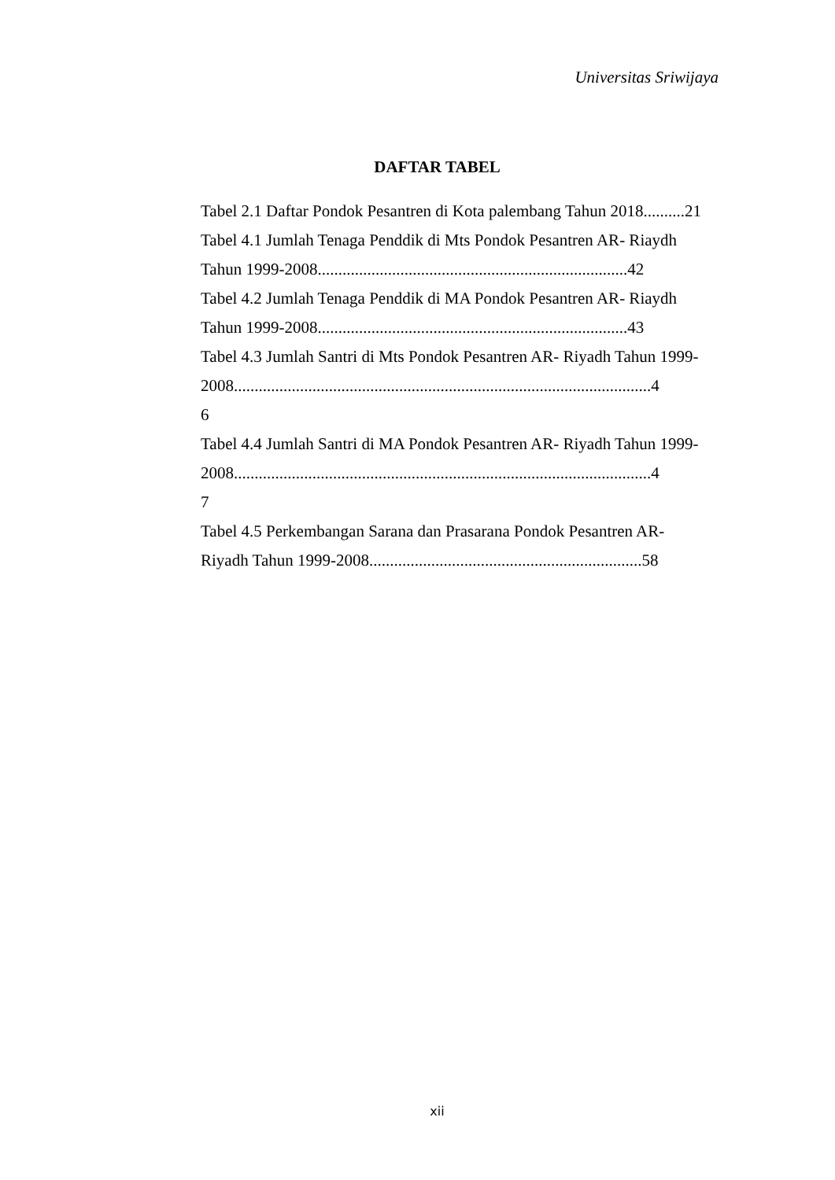Universitas Sriwijaya
DAFTAR TABEL
Tabel 2.1 Daftar Pondok Pesantren di Kota palembang Tahun 2018..........21
Tabel 4.1 Jumlah Tenaga Penddik di Mts Pondok Pesantren AR- Riaydh
Tahun 1999-2008...........................................................................42
Tabel 4.2 Jumlah Tenaga Penddik di MA Pondok Pesantren AR- Riaydh
Tahun 1999-2008...........................................................................43
Tabel 4.3 Jumlah Santri di Mts Pondok Pesantren AR- Riyadh Tahun 1999-
2008.....................................................................................................4
6
Tabel 4.4 Jumlah Santri di MA Pondok Pesantren AR- Riyadh Tahun 1999-
2008.....................................................................................................4
7
Tabel 4.5 Perkembangan Sarana dan Prasarana Pondok Pesantren AR-
Riyadh Tahun 1999-2008..................................................................58
xii